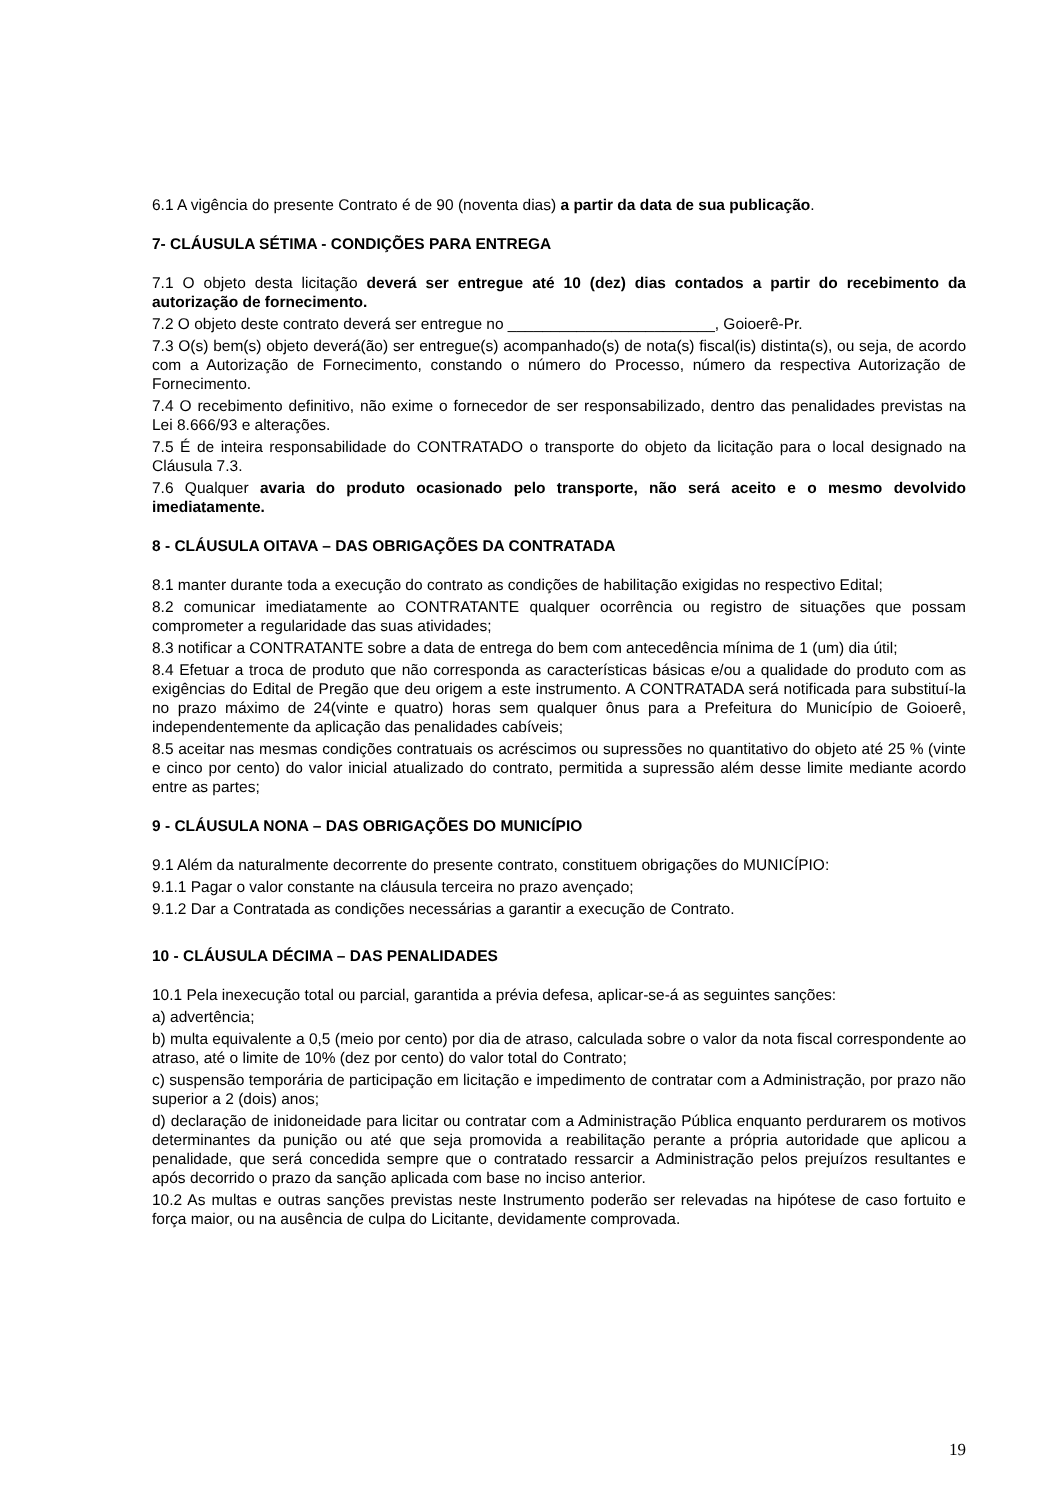6.1 A vigência do presente Contrato é de 90 (noventa dias) a partir da data de sua publicação.
7- CLÁUSULA SÉTIMA - CONDIÇÕES PARA ENTREGA
7.1 O objeto desta licitação deverá ser entregue até 10 (dez) dias contados a partir do recebimento da autorização de fornecimento.
7.2 O objeto deste contrato deverá ser entregue no ________________________, Goioerê-Pr.
7.3 O(s) bem(s) objeto deverá(ão) ser entregue(s) acompanhado(s) de nota(s) fiscal(is) distinta(s), ou seja, de acordo com a Autorização de Fornecimento, constando o número do Processo, número da respectiva Autorização de Fornecimento.
7.4 O recebimento definitivo, não exime o fornecedor de ser responsabilizado, dentro das penalidades previstas na Lei 8.666/93 e alterações.
7.5 É de inteira responsabilidade do CONTRATADO o transporte do objeto da licitação para o local designado na Cláusula 7.3.
7.6 Qualquer avaria do produto ocasionado pelo transporte, não será aceito e o mesmo devolvido imediatamente.
8 - CLÁUSULA OITAVA – DAS OBRIGAÇÕES DA CONTRATADA
8.1 manter durante toda a execução do contrato as condições de habilitação exigidas no respectivo Edital;
8.2 comunicar imediatamente ao CONTRATANTE qualquer ocorrência ou registro de situações que possam comprometer a regularidade das suas atividades;
8.3 notificar a CONTRATANTE sobre a data de entrega do bem com antecedência mínima de 1 (um) dia útil;
8.4 Efetuar a troca de produto que não corresponda as características básicas e/ou a qualidade do produto com as exigências do Edital de Pregão que deu origem a este instrumento. A CONTRATADA será notificada para substituí-la no prazo máximo de 24(vinte e quatro) horas sem qualquer ônus para a Prefeitura do Município de Goioerê, independentemente da aplicação das penalidades cabíveis;
8.5 aceitar nas mesmas condições contratuais os acréscimos ou supressões no quantitativo do objeto até 25 % (vinte e cinco por cento) do valor inicial atualizado do contrato, permitida a supressão além desse limite mediante acordo entre as partes;
9 - CLÁUSULA NONA – DAS OBRIGAÇÕES DO MUNICÍPIO
9.1 Além da naturalmente decorrente do presente contrato, constituem obrigações do MUNICÍPIO:
9.1.1 Pagar o valor constante na cláusula terceira no prazo avençado;
9.1.2 Dar a Contratada as condições necessárias a garantir a execução de Contrato.
10 - CLÁUSULA DÉCIMA – DAS PENALIDADES
10.1 Pela inexecução total ou parcial, garantida a prévia defesa, aplicar-se-á as seguintes sanções:
a) advertência;
b) multa equivalente a 0,5 (meio por cento) por dia de atraso, calculada sobre o valor da nota fiscal correspondente ao atraso, até o limite de 10% (dez por cento) do valor total do Contrato;
c) suspensão temporária de participação em licitação e impedimento de contratar com a Administração, por prazo não superior a 2 (dois) anos;
d) declaração de inidoneidade para licitar ou contratar com a Administração Pública enquanto perdurarem os motivos determinantes da punição ou até que seja promovida a reabilitação perante a própria autoridade que aplicou a penalidade, que será concedida sempre que o contratado ressarcir a Administração pelos prejuízos resultantes e após decorrido o prazo da sanção aplicada com base no inciso anterior.
10.2 As multas e outras sanções previstas neste Instrumento poderão ser relevadas na hipótese de caso fortuito e força maior, ou na ausência de culpa do Licitante, devidamente comprovada.
19